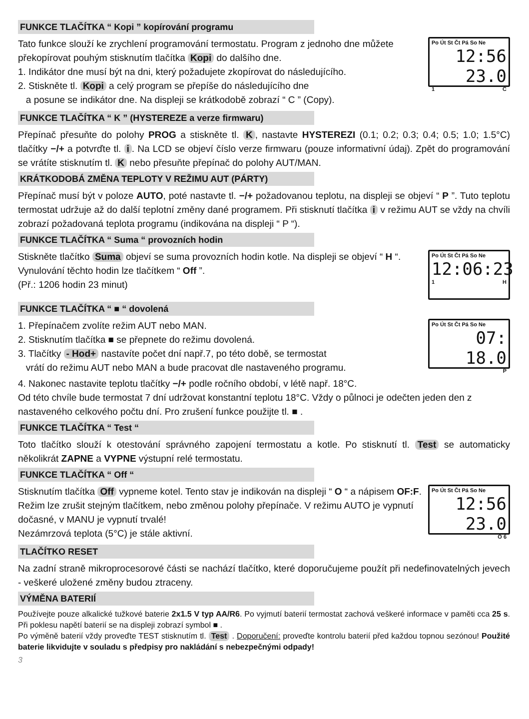FUNKCE TLAČÍTKA “ Kopi ” kopírování programu
Tato funkce slouží ke zrychlení programování termostatu. Program z jednoho dne můžete překopírovat pouhým stisknutím tlačítka Kopi do dalšího dne.
1. Indikátor dne musí být na dni, který požadujete zkopírovat do následujícího.
2. Stiskněte tl. Kopi a celý program se přepíše do následujícího dne
a posune se indikátor dne. Na displeji se krátkodobě zobrazí “ C ” (Copy).
Po Út St Čt Pá So Ne
12:56 23.0
1 C
FUNKCE TLAČÍTKA “ K ” (HYSTEREZE a verze firmwaru)
Přepínač přesuňte do polohy PROG a stiskněte tl. K, nastavte HYSTEREZI (0.1; 0.2; 0.3; 0.4; 0.5; 1.0; 1.5°C) tlačítky −/+ a potvrďte tl. i. Na LCD se objeví číslo verze firmwaru (pouze informativní údaj). Zpět do programování se vrátíte stisknutím tl. K nebo přesuňte přepínač do polohy AUT/MAN.
KRÁTKODOBÁ ZMĚNA TEPLOTY V REŽIMU AUT (PÁRTY)
Přepínač musí být v poloze AUTO, poté nastavte tl. −/+ požadovanou teplotu, na displeji se objeví “ P ”. Tuto teplotu termostat udržuje až do další teplotní změny dané programem. Při stisknutí tlačítka i v režimu AUT se vždy na chvíli zobrazí požadovaná teplota programu (indikována na displeji “ P “).
FUNKCE TLAČÍTKA “ Suma “ provozních hodin
Stiskněte tlačítko Suma objeví se suma provozních hodin kotle. Na displeji se objeví “ H “. Vynulování těchto hodin lze tlačítkem “ Off ”.
(Př.: 1206 hodin 23 minut)
Po Út St Čt Pá So Ne
12:06:23
1 H
FUNKCE TLAČÍTKA “ ■ “ dovolená
1. Přepínačem zvolíte režim AUT nebo MAN.
2. Stisknutím tlačítka ■ se přepnete do režimu dovolená.
3. Tlačítky - Hod+ nastavíte počet dní např.7, po této době, se termostat
vrátí do režimu AUT nebo MAN a bude pracovat dle nastaveného programu.
Po Út St Čt Pá So Ne
07: 18.0
P
4. Nakonec nastavite teplotu tlačítky −/+ podle ročního období, v létě např. 18°C.
Od této chvíle bude termostat 7 dní udržovat konstantní teplotu 18°C. Vždy o půlnoci je odečten jeden den z nastaveného celkového počtu dní. Pro zrušení funkce použijte tl. ■ .
FUNKCE TLAČÍTKA “ Test “
Toto tlačítko slouží k otestování správného zapojení termostatu a kotle. Po stisknutí tl. Test se automaticky několikrát ZAPNE a VYPNE výstupní relé termostatu.
FUNKCE TLAČÍTKA “ Off “
Stisknutím tlačítka Off vypneme kotel. Tento stav je indikován na displeji “ O “ a nápisem OF:F. Režim lze zrušit stejným tlačítkem, nebo změnou polohy přepínače. V režimu AUTO je vypnutí dočasné, v MANU je vypnutí trvalé!
Nezámrzová teplota (5°C) je stále aktivní.
Po Út St Čt Pá So Ne
12:56 23.0
O 6
TLAČÍTKO RESET
Na zadní straně mikroprocesorové části se nachází tlačítko, které doporučujeme použít při nedefinovatelných jevech - veškeré uložené změny budou ztraceny.
VÝMĚNA BATERIÍ
Používejte pouze alkalické tužkové baterie 2x1.5 V typ AA/R6. Po vyjmutí baterií termostat zachová veškeré informace v paměti cca 25 s. Při poklesu napětí baterií se na displeji zobrazí symbol ■ .
Po výměně baterií vždy proveďte TEST stisknutím tl. Test . Doporučení: proveďte kontrolu baterií před každou topnou sezónou! Použité baterie likvidujte v souladu s předpisy pro nakládání s nebezpečnými odpady!
3